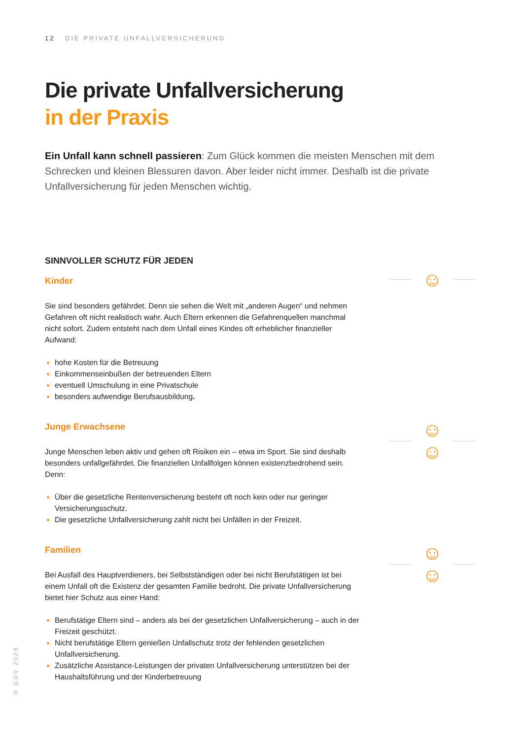12 DIE PRIVATE UNFALLVERSICHERUNG
Die private Unfallversicherung
in der Praxis
Ein Unfall kann schnell passieren: Zum Glück kommen die meisten Menschen mit dem Schrecken und kleinen Blessuren davon. Aber leider nicht immer. Deshalb ist die private Unfallversicherung für jeden Menschen wichtig.
SINNVOLLER SCHUTZ FÜR JEDEN
Kinder
Sie sind besonders gefährdet. Denn sie sehen die Welt mit „anderen Augen“ und nehmen Gefahren oft nicht realistisch wahr. Auch Eltern erkennen die Gefahrenquellen manchmal nicht sofort. Zudem entsteht nach dem Unfall eines Kindes oft erheblicher finanzieller Aufwand:
hohe Kosten für die Betreuung
Einkommenseinbußen der betreuenden Eltern
eventuell Umschulung in eine Privatschule
besonders aufwendige Berufsausbildung.
Junge Erwachsene
Junge Menschen leben aktiv und gehen oft Risiken ein – etwa im Sport. Sie sind deshalb besonders unfallgefährdet. Die finanziellen Unfallfolgen können existenzbedrohend sein. Denn:
Über die gesetzliche Rentenversicherung besteht oft noch kein oder nur geringer Versicherungsschutz.
Die gesetzliche Unfallversicherung zahlt nicht bei Unfällen in der Freizeit.
Familien
Bei Ausfall des Hauptverdieners, bei Selbstständigen oder bei nicht Berufstätigen ist bei einem Unfall oft die Existenz der gesamten Familie bedroht. Die private Unfallversicherung bietet hier Schutz aus einer Hand:
Berufstätige Eltern sind – anders als bei der gesetzlichen Unfallversicherung – auch in der Freizeit geschützt.
Nicht berufstätige Eltern genießen Unfallschutz trotz der fehlenden gesetzlichen Unfallversicherung.
Zusätzliche Assistance-Leistungen der privaten Unfallversicherung unterstützen bei der Haushaltsführung und der Kinderbetreuung
☺
☺☺
☺☺
© GDV 2025